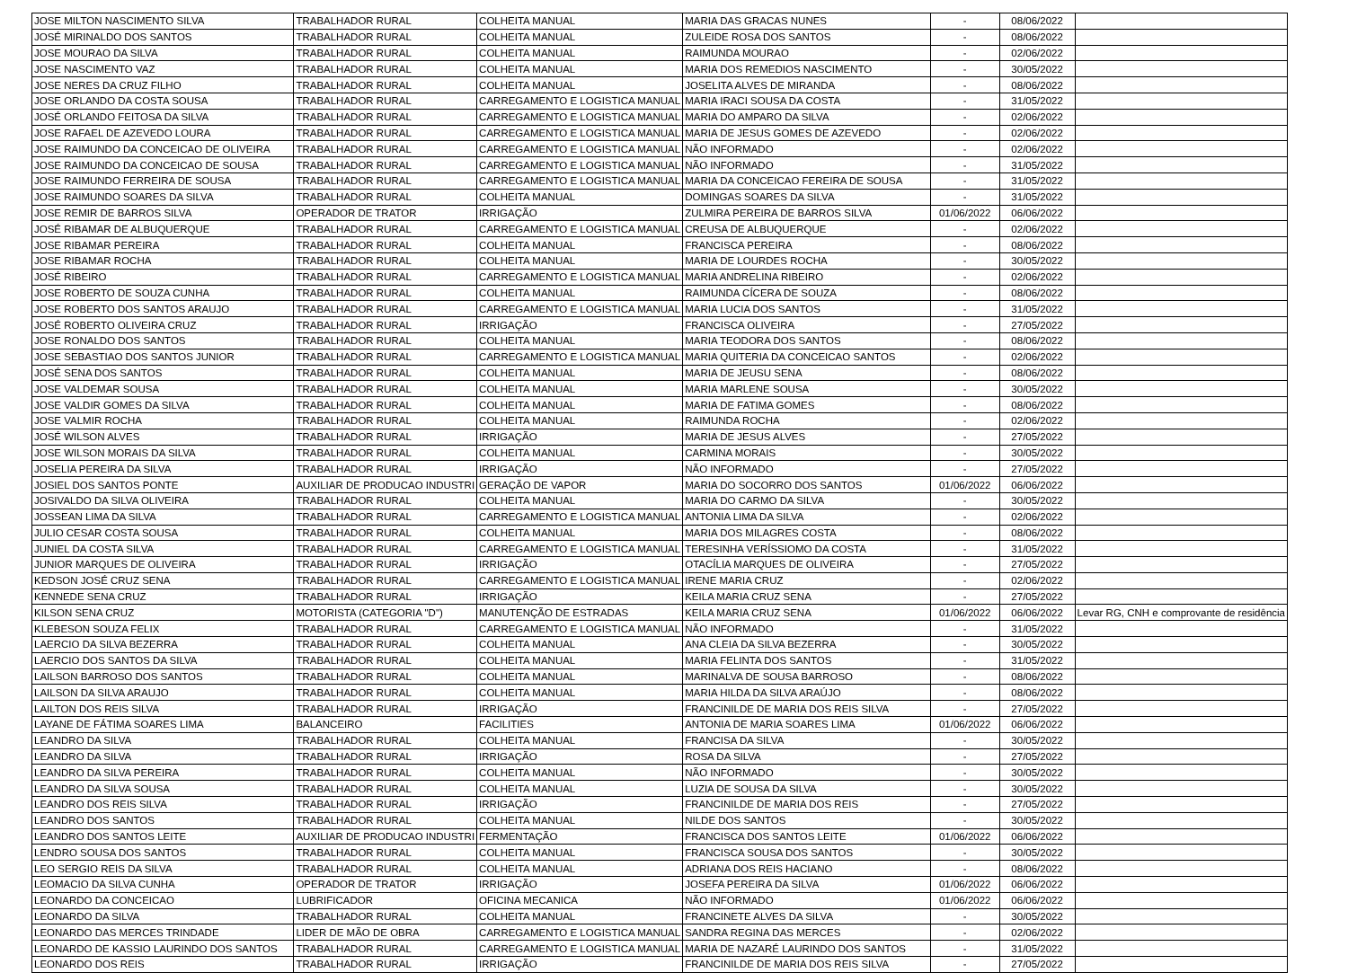| JOSE MILTON NASCIMENTO SILVA | TRABALHADOR RURAL | COLHEITA MANUAL | MARIA DAS GRACAS NUNES | - | 08/06/2022 | |
| JOSÉ MIRINALDO DOS SANTOS | TRABALHADOR RURAL | COLHEITA MANUAL | ZULEIDE ROSA DOS SANTOS | - | 08/06/2022 | |
| JOSE MOURAO DA SILVA | TRABALHADOR RURAL | COLHEITA MANUAL | RAIMUNDA MOURAO | - | 02/06/2022 | |
| JOSE NASCIMENTO VAZ | TRABALHADOR RURAL | COLHEITA MANUAL | MARIA DOS REMEDIOS NASCIMENTO | - | 30/05/2022 | |
| JOSE NERES DA CRUZ FILHO | TRABALHADOR RURAL | COLHEITA MANUAL | JOSELITA ALVES DE MIRANDA | - | 08/06/2022 | |
| JOSE ORLANDO DA COSTA SOUSA | TRABALHADOR RURAL | CARREGAMENTO E LOGISTICA MANUAL | MARIA IRACI SOUSA DA COSTA | - | 31/05/2022 | |
| JOSÉ ORLANDO FEITOSA DA SILVA | TRABALHADOR RURAL | CARREGAMENTO E LOGISTICA MANUAL | MARIA DO AMPARO DA SILVA | - | 02/06/2022 | |
| JOSE RAFAEL DE AZEVEDO LOURA | TRABALHADOR RURAL | CARREGAMENTO E LOGISTICA MANUAL | MARIA DE JESUS GOMES DE AZEVEDO | - | 02/06/2022 | |
| JOSE RAIMUNDO DA CONCEICAO DE OLIVEIRA | TRABALHADOR RURAL | CARREGAMENTO E LOGISTICA MANUAL | NÃO INFORMADO | - | 02/06/2022 | |
| JOSE RAIMUNDO DA CONCEICAO DE SOUSA | TRABALHADOR RURAL | CARREGAMENTO E LOGISTICA MANUAL | NÃO INFORMADO | - | 31/05/2022 | |
| JOSE RAIMUNDO FERREIRA DE SOUSA | TRABALHADOR RURAL | CARREGAMENTO E LOGISTICA MANUAL | MARIA DA CONCEICAO FEREIRA DE SOUSA | - | 31/05/2022 | |
| JOSE RAIMUNDO SOARES DA SILVA | TRABALHADOR RURAL | COLHEITA MANUAL | DOMINGAS SOARES DA SILVA | - | 31/05/2022 | |
| JOSE REMIR DE BARROS SILVA | OPERADOR DE TRATOR | IRRIGAÇÃO | ZULMIRA PEREIRA DE BARROS SILVA | 01/06/2022 | 06/06/2022 | |
| JOSÉ RIBAMAR DE ALBUQUERQUE | TRABALHADOR RURAL | CARREGAMENTO E LOGISTICA MANUAL | CREUSA DE ALBUQUERQUE | - | 02/06/2022 | |
| JOSE RIBAMAR PEREIRA | TRABALHADOR RURAL | COLHEITA MANUAL | FRANCISCA PEREIRA | - | 08/06/2022 | |
| JOSE RIBAMAR ROCHA | TRABALHADOR RURAL | COLHEITA MANUAL | MARIA DE LOURDES ROCHA | - | 30/05/2022 | |
| JOSÉ RIBEIRO | TRABALHADOR RURAL | CARREGAMENTO E LOGISTICA MANUAL | MARIA ANDRELINA RIBEIRO | - | 02/06/2022 | |
| JOSE ROBERTO DE SOUZA CUNHA | TRABALHADOR RURAL | COLHEITA MANUAL | RAIMUNDA CÍCERA DE SOUZA | - | 08/06/2022 | |
| JOSE ROBERTO DOS SANTOS ARAUJO | TRABALHADOR RURAL | CARREGAMENTO E LOGISTICA MANUAL | MARIA LUCIA DOS SANTOS | - | 31/05/2022 | |
| JOSÉ ROBERTO OLIVEIRA CRUZ | TRABALHADOR RURAL | IRRIGAÇÃO | FRANCISCA OLIVEIRA | - | 27/05/2022 | |
| JOSE RONALDO DOS SANTOS | TRABALHADOR RURAL | COLHEITA MANUAL | MARIA TEODORA DOS SANTOS | - | 08/06/2022 | |
| JOSE SEBASTIAO DOS SANTOS JUNIOR | TRABALHADOR RURAL | CARREGAMENTO E LOGISTICA MANUAL | MARIA QUITERIA DA CONCEICAO SANTOS | - | 02/06/2022 | |
| JOSÉ SENA DOS SANTOS | TRABALHADOR RURAL | COLHEITA MANUAL | MARIA DE JEUSU SENA | - | 08/06/2022 | |
| JOSE VALDEMAR SOUSA | TRABALHADOR RURAL | COLHEITA MANUAL | MARIA MARLENE SOUSA | - | 30/05/2022 | |
| JOSE VALDIR GOMES DA SILVA | TRABALHADOR RURAL | COLHEITA MANUAL | MARIA DE FATIMA GOMES | - | 08/06/2022 | |
| JOSE VALMIR ROCHA | TRABALHADOR RURAL | COLHEITA MANUAL | RAIMUNDA ROCHA | - | 02/06/2022 | |
| JOSÉ WILSON ALVES | TRABALHADOR RURAL | IRRIGAÇÃO | MARIA DE JESUS ALVES | - | 27/05/2022 | |
| JOSE WILSON MORAIS DA SILVA | TRABALHADOR RURAL | COLHEITA MANUAL | CARMINA MORAIS | - | 30/05/2022 | |
| JOSELIA PEREIRA DA SILVA | TRABALHADOR RURAL | IRRIGAÇÃO | NÃO INFORMADO | - | 27/05/2022 | |
| JOSIEL DOS SANTOS PONTE | AUXILIAR DE PRODUCAO INDUSTRI | GERAÇÃO DE VAPOR | MARIA DO SOCORRO DOS SANTOS | 01/06/2022 | 06/06/2022 | |
| JOSIVALDO DA SILVA OLIVEIRA | TRABALHADOR RURAL | COLHEITA MANUAL | MARIA DO CARMO DA SILVA | - | 30/05/2022 | |
| JOSSEAN LIMA DA SILVA | TRABALHADOR RURAL | CARREGAMENTO E LOGISTICA MANUAL | ANTONIA LIMA DA SILVA | - | 02/06/2022 | |
| JULIO CESAR COSTA SOUSA | TRABALHADOR RURAL | COLHEITA MANUAL | MARIA DOS MILAGRES COSTA | - | 08/06/2022 | |
| JUNIEL DA COSTA SILVA | TRABALHADOR RURAL | CARREGAMENTO E LOGISTICA MANUAL | TERESINHA VERÍSSIOMO DA COSTA | - | 31/05/2022 | |
| JUNIOR MARQUES DE OLIVEIRA | TRABALHADOR RURAL | IRRIGAÇÃO | OTACÍLIA MARQUES DE OLIVEIRA | - | 27/05/2022 | |
| KEDSON JOSÉ CRUZ SENA | TRABALHADOR RURAL | CARREGAMENTO E LOGISTICA MANUAL | IRENE MARIA CRUZ | - | 02/06/2022 | |
| KENNEDE SENA CRUZ | TRABALHADOR RURAL | IRRIGAÇÃO | KEILA MARIA CRUZ SENA | - | 27/05/2022 | |
| KILSON SENA CRUZ | MOTORISTA (CATEGORIA "D") | MANUTENÇÃO DE ESTRADAS | KEILA MARIA CRUZ SENA | 01/06/2022 | 06/06/2022 | Levar RG, CNH e comprovante de residência |
| KLEBESON SOUZA FELIX | TRABALHADOR RURAL | CARREGAMENTO E LOGISTICA MANUAL | NÃO INFORMADO | - | 31/05/2022 | |
| LAERCIO DA SILVA BEZERRA | TRABALHADOR RURAL | COLHEITA MANUAL | ANA CLEIA DA SILVA BEZERRA | - | 30/05/2022 | |
| LAERCIO DOS SANTOS DA SILVA | TRABALHADOR RURAL | COLHEITA MANUAL | MARIA FELINTA DOS SANTOS | - | 31/05/2022 | |
| LAILSON BARROSO DOS SANTOS | TRABALHADOR RURAL | COLHEITA MANUAL | MARINALVA DE SOUSA BARROSO | - | 08/06/2022 | |
| LAILSON DA SILVA ARAUJO | TRABALHADOR RURAL | COLHEITA MANUAL | MARIA HILDA DA SILVA ARAÚJO | - | 08/06/2022 | |
| LAILTON DOS REIS SILVA | TRABALHADOR RURAL | IRRIGAÇÃO | FRANCINILDE DE MARIA DOS REIS SILVA | - | 27/05/2022 | |
| LAYANE DE FÁTIMA SOARES LIMA | BALANCEIRO | FACILITIES | ANTONIA DE MARIA SOARES LIMA | 01/06/2022 | 06/06/2022 | |
| LEANDRO DA SILVA | TRABALHADOR RURAL | COLHEITA MANUAL | FRANCISA DA SILVA | - | 30/05/2022 | |
| LEANDRO DA SILVA | TRABALHADOR RURAL | IRRIGAÇÃO | ROSA DA SILVA | - | 27/05/2022 | |
| LEANDRO DA SILVA PEREIRA | TRABALHADOR RURAL | COLHEITA MANUAL | NÃO INFORMADO | - | 30/05/2022 | |
| LEANDRO DA SILVA SOUSA | TRABALHADOR RURAL | COLHEITA MANUAL | LUZIA DE SOUSA DA SILVA | - | 30/05/2022 | |
| LEANDRO DOS REIS SILVA | TRABALHADOR RURAL | IRRIGAÇÃO | FRANCINILDE DE MARIA DOS REIS | - | 27/05/2022 | |
| LEANDRO DOS SANTOS | TRABALHADOR RURAL | COLHEITA MANUAL | NILDE DOS SANTOS | - | 30/05/2022 | |
| LEANDRO DOS SANTOS LEITE | AUXILIAR DE PRODUCAO INDUSTRI | FERMENTAÇÃO | FRANCISCA DOS SANTOS LEITE | 01/06/2022 | 06/06/2022 | |
| LENDRO SOUSA DOS SANTOS | TRABALHADOR RURAL | COLHEITA MANUAL | FRANCISCA SOUSA DOS SANTOS | - | 30/05/2022 | |
| LEO SERGIO REIS DA SILVA | TRABALHADOR RURAL | COLHEITA MANUAL | ADRIANA DOS REIS HACIANO | - | 08/06/2022 | |
| LEOMACIO DA SILVA CUNHA | OPERADOR DE TRATOR | IRRIGAÇÃO | JOSEFA PEREIRA DA SILVA | 01/06/2022 | 06/06/2022 | |
| LEONARDO DA CONCEICAO | LUBRIFICADOR | OFICINA MECANICA | NÃO INFORMADO | 01/06/2022 | 06/06/2022 | |
| LEONARDO DA SILVA | TRABALHADOR RURAL | COLHEITA MANUAL | FRANCINETE ALVES DA SILVA | - | 30/05/2022 | |
| LEONARDO DAS MERCES TRINDADE | LIDER DE MÃO DE OBRA | CARREGAMENTO E LOGISTICA MANUAL | SANDRA REGINA DAS MERCES | - | 02/06/2022 | |
| LEONARDO DE KASSIO LAURINDO DOS SANTOS | TRABALHADOR RURAL | CARREGAMENTO E LOGISTICA MANUAL | MARIA DE NAZARÉ LAURINDO DOS SANTOS | - | 31/05/2022 | |
| LEONARDO DOS REIS | TRABALHADOR RURAL | IRRIGAÇÃO | FRANCINILDE DE MARIA DOS REIS SILVA | - | 27/05/2022 | |